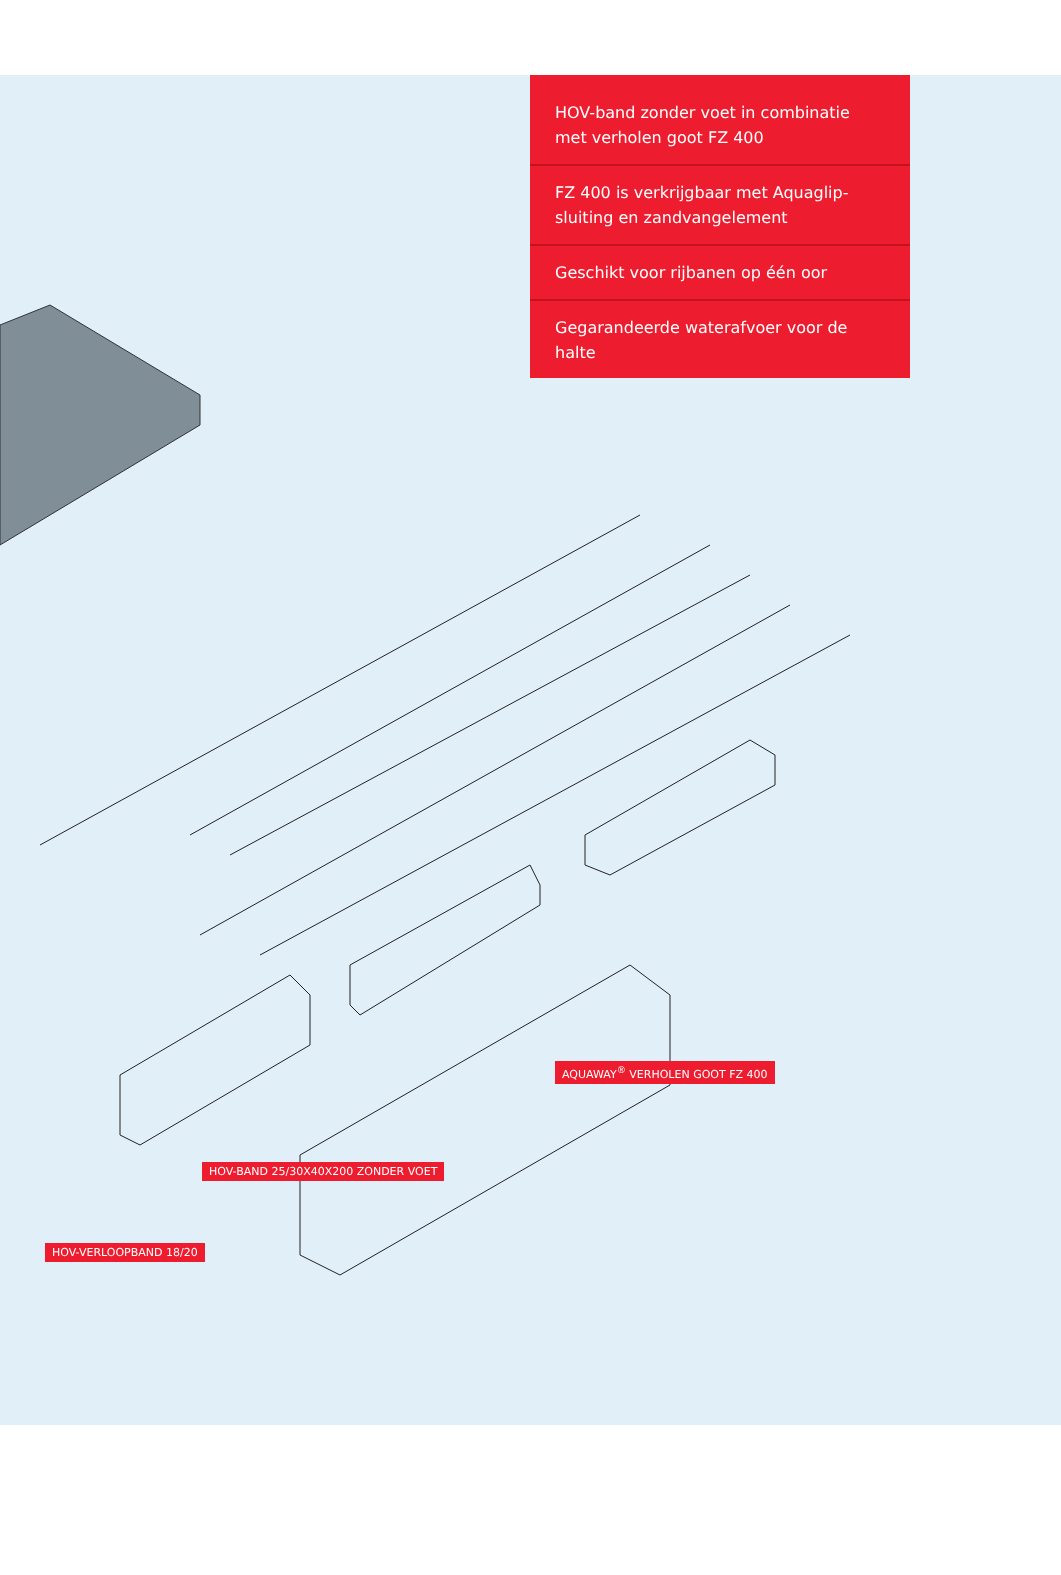HOV-band zonder voet in combinatie met verholen goot FZ 400
FZ 400 is verkrijgbaar met Aquaglip-sluiting en zandvangelement
Geschikt voor rijbanen op één oor
Gegarandeerde waterafvoer voor de halte
AQUAWAY<sup>®</sup> VERHOLEN GOOT FZ 400
HOV-BAND 25/30X40X200 ZONDER VOET
HOV-VERLOOPBAND 18/20